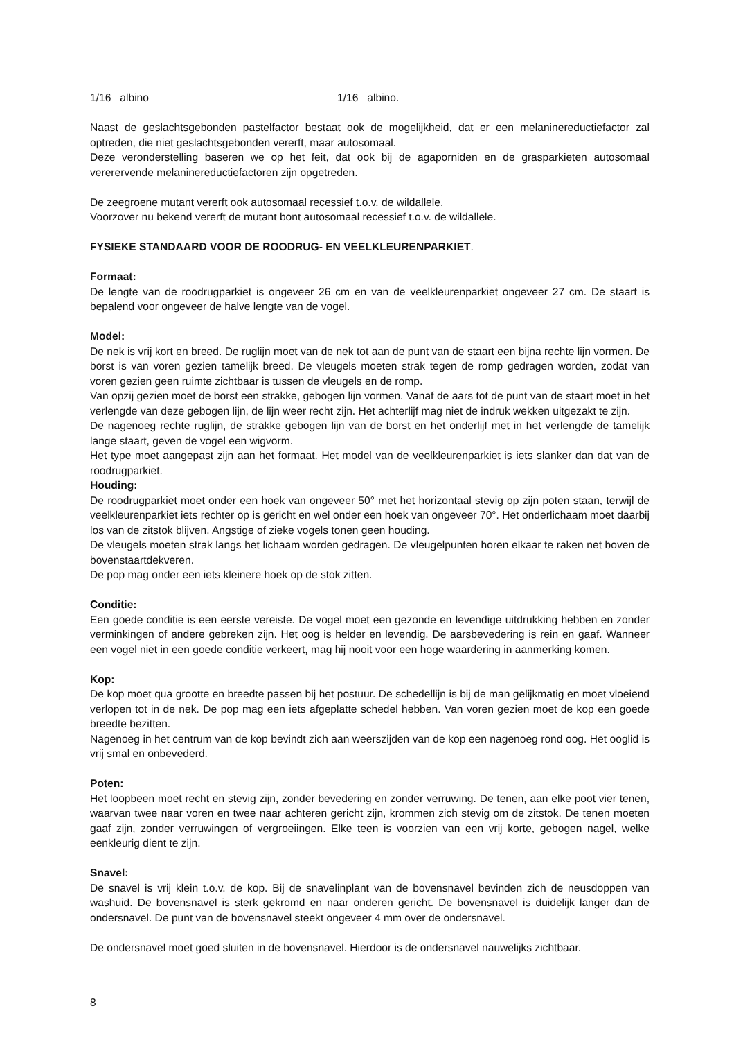1/16 albino 1/16 albino.
Naast de geslachtsgebonden pastelfactor bestaat ook de mogelijkheid, dat er een melaninereductiefactor zal optreden, die niet geslachtsgebonden vererft, maar autosomaal.
Deze veronderstelling baseren we op het feit, dat ook bij de agaporniden en de grasparkieten autosomaal vererervende melaninereductiefactoren zijn opgetreden.
De zeegroene mutant vererft ook autosomaal recessief t.o.v. de wildallele.
Voorzover nu bekend vererft de mutant bont autosomaal recessief t.o.v. de wildallele.
FYSIEKE STANDAARD VOOR DE ROODRUG- EN VEELKLEURENPARKIET.
Formaat:
De lengte van de roodrugparkiet is ongeveer 26 cm en van de veelkleurenparkiet ongeveer 27 cm. De staart is bepalend voor ongeveer de halve lengte van de vogel.
Model:
De nek is vrij kort en breed. De ruglijn moet van de nek tot aan de punt van de staart een bijna rechte lijn vormen. De borst is van voren gezien tamelijk breed. De vleugels moeten strak tegen de romp gedragen worden, zodat van voren gezien geen ruimte zichtbaar is tussen de vleugels en de romp.
Van opzij gezien moet de borst een strakke, gebogen lijn vormen. Vanaf de aars tot de punt van de staart moet in het verlengde van deze gebogen lijn, de lijn weer recht zijn. Het achterlijf mag niet de indruk wekken uitgezakt te zijn.
De nagenoeg rechte ruglijn, de strakke gebogen lijn van de borst en het onderlijf met in het verlengde de tamelijk lange staart, geven de vogel een wigvorm.
Het type moet aangepast zijn aan het formaat. Het model van de veelkleurenparkiet is iets slanker dan dat van de roodrugparkiet.
Houding:
De roodrugparkiet moet onder een hoek van ongeveer 50° met het horizontaal stevig op zijn poten staan, terwijl de veelkleurenparkiet iets rechter op is gericht en wel onder een hoek van ongeveer 70°. Het onderlichaam moet daarbij los van de zitstok blijven. Angstige of zieke vogels tonen geen houding.
De vleugels moeten strak langs het lichaam worden gedragen. De vleugelpunten horen elkaar te raken net boven de bovenstaartdekveren.
De pop mag onder een iets kleinere hoek op de stok zitten.
Conditie:
Een goede conditie is een eerste vereiste. De vogel moet een gezonde en levendige uitdrukking hebben en zonder verminkingen of andere gebreken zijn. Het oog is helder en levendig. De aarsbevedering is rein en gaaf. Wanneer een vogel niet in een goede conditie verkeert, mag hij nooit voor een hoge waardering in aanmerking komen.
Kop:
De kop moet qua grootte en breedte passen bij het postuur. De schedellijn is bij de man gelijkmatig en moet vloeiend verlopen tot in de nek. De pop mag een iets afgeplatte schedel hebben. Van voren gezien moet de kop een goede breedte bezitten.
Nagenoeg in het centrum van de kop bevindt zich aan weerszijden van de kop een nagenoeg rond oog. Het ooglid is vrij smal en onbevederd.
Poten:
Het loopbeen moet recht en stevig zijn, zonder bevedering en zonder verruwing. De tenen, aan elke poot vier tenen, waarvan twee naar voren en twee naar achteren gericht zijn, krommen zich stevig om de zitstok. De tenen moeten gaaf zijn, zonder verruwingen of vergroeiingen. Elke teen is voorzien van een vrij korte, gebogen nagel, welke eenkleurig dient te zijn.
Snavel:
De snavel is vrij klein t.o.v. de kop. Bij de snavelinplant van de bovensnavel bevinden zich de neusdoppen van washuid. De bovensnavel is sterk gekromd en naar onderen gericht. De bovensnavel is duidelijk langer dan de ondersnavel. De punt van de bovensnavel steekt ongeveer 4 mm over de ondersnavel.
De ondersnavel moet goed sluiten in de bovensnavel. Hierdoor is de ondersnavel nauwelijks zichtbaar.
8